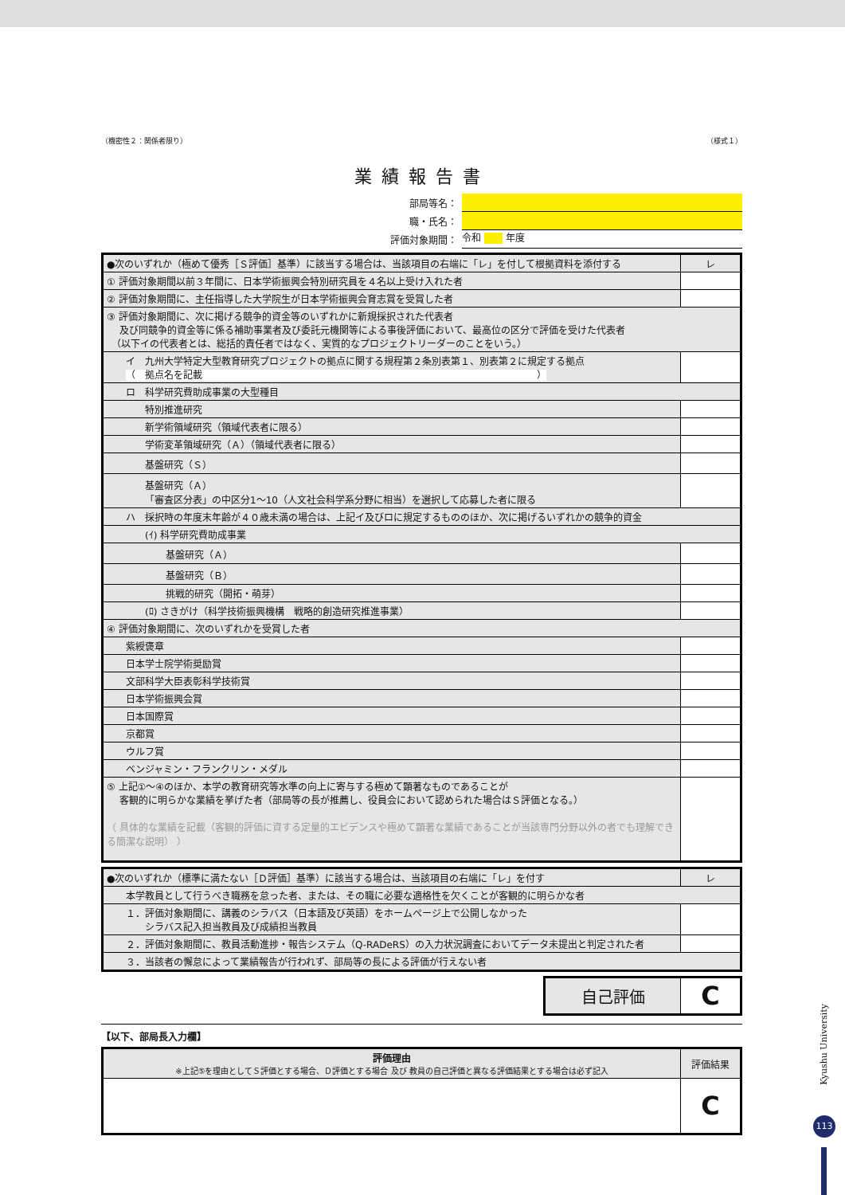（機密性２：関係者限り） （様式１）
業績報告書
部局等名：
職・氏名：
評価対象期間： 令和 年度
| ●次のいずれか（極めて優秀［Ｓ評価］基準）に該当する場合は、当該項目の右端に「レ」を付して根拠資料を添付する | レ |
| ① 評価対象期間以前３年間に、日本学術振興会特別研究員を４名以上受け入れた者 | |
| ② 評価対象期間に、主任指導した大学院生が日本学術振興会育志賞を受賞した者 | |
| ③ 評価対象期間に、次に掲げる競争的資金等のいずれかに新規採択された代表者 及び同競争的資金等に係る補助事業者及び委託元機関等による事後評価において、最高位の区分で評価を受けた代表者 （以下イの代表者とは、総括的責任者ではなく、実質的なプロジェクトリーダーのことをいう。） | |
| イ 九州大学特定大型教育研究プロジェクトの拠点に関する規程第２条別表第１、別表第２に規定する拠点 （ 拠点名を記載 ） | |
| ロ 科学研究費助成事業の大型種目 | |
| 特別推進研究 | |
| 新学術領域研究（領域代表者に限る） | |
| 学術変革領域研究（Ａ）（領域代表者に限る） | |
| 基盤研究（Ｓ） | |
| 基盤研究（Ａ） 「審査区分表」の中区分1～10（人文社会科学系分野に相当）を選択して応募した者に限る | |
| ハ 採択時の年度末年齢が４０歳未満の場合は、上記イ及びロに規定するもののほか、次に掲げるいずれかの競争的資金 | |
| (ｲ) 科学研究費助成事業 | |
| 基盤研究（Ａ） | |
| 基盤研究（Ｂ） | |
| 挑戦的研究（開拓・萌芽） | |
| (ﾛ) さきがけ（科学技術振興機構 戦略的創造研究推進事業） | |
| ④ 評価対象期間に、次のいずれかを受賞した者 | |
| 紫綬褒章 | |
| 日本学士院学術奨励賞 | |
| 文部科学大臣表彰科学技術賞 | |
| 日本学術振興会賞 | |
| 日本国際賞 | |
| 京都賞 | |
| ウルフ賞 | |
| ベンジャミン・フランクリン・メダル | |
| ⑤ 上記①～④のほか、本学の教育研究等水準の向上に寄与する極めて顕著なものであることが 客観的に明らかな業績を挙げた者（部局等の長が推薦し、役員会において認められた場合はＳ評価となる。） （ 具体的な業績を記載（客観的評価に資する定量的エビデンスや極めて顕著な業績であることが当該専門分野以外の者でも理解できる簡潔な説明） ） | |
| ●次のいずれか（標準に満たない［Ｄ評価］基準）に該当する場合は、当該項目の右端に「レ」を付す | レ |
| 本学教員として行うべき職務を怠った者、または、その職に必要な適格性を欠くことが客観的に明らかな者 | |
| １．評価対象期間に、講義のシラバス（日本語及び英語）をホームページ上で公開しなかった シラバス記入担当教員及び成績担当教員 | |
| ２．評価対象期間に、教員活動進捗・報告システム（Q-RADeRS）の入力状況調査においてデータ未提出と判定された者 | |
| ３．当該者の懈怠によって業績報告が行われず、部局等の長による評価が行えない者 | |
| 自己評価 | C |
【以下、部局長入力欄】
| 評価理由 ※上記⑤を理由としてＳ評価とする場合、Ｄ評価とする場合 及び 教員の自己評価と異なる評価結果とする場合は必ず記入 | 評価結果 |
| | C |
Kyushu University
113